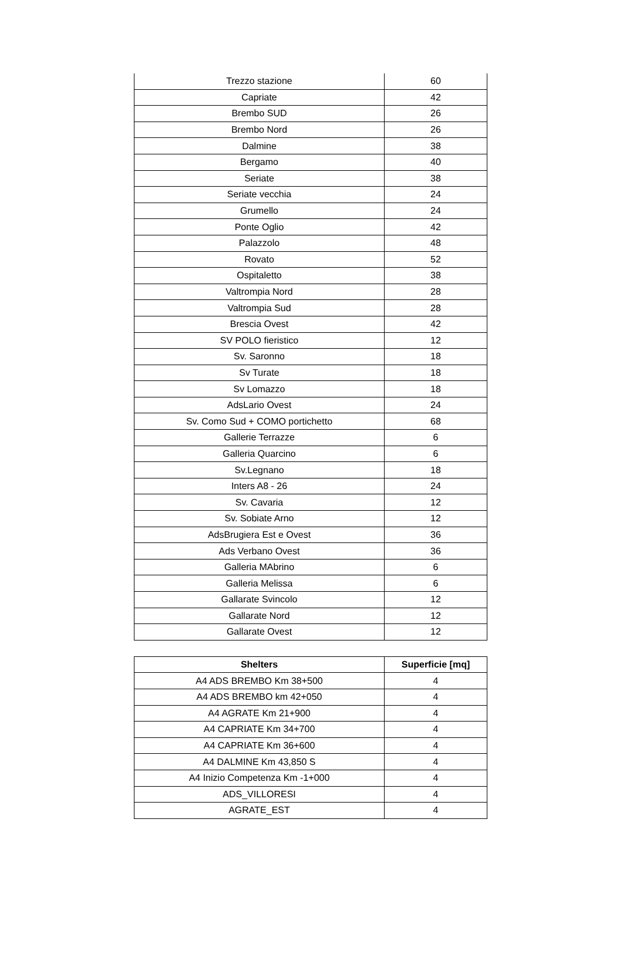| Trezzo stazione | 60 |
| Capriate | 42 |
| Brembo SUD | 26 |
| Brembo Nord | 26 |
| Dalmine | 38 |
| Bergamo | 40 |
| Seriate | 38 |
| Seriate vecchia | 24 |
| Grumello | 24 |
| Ponte Oglio | 42 |
| Palazzolo | 48 |
| Rovato | 52 |
| Ospitaletto | 38 |
| Valtrompia Nord | 28 |
| Valtrompia Sud | 28 |
| Brescia Ovest | 42 |
| SV POLO fieristico | 12 |
| Sv. Saronno | 18 |
| Sv Turate | 18 |
| Sv Lomazzo | 18 |
| AdsLario Ovest | 24 |
| Sv. Como Sud + COMO portichetto | 68 |
| Gallerie Terrazze | 6 |
| Galleria Quarcino | 6 |
| Sv.Legnano | 18 |
| Inters A8 - 26 | 24 |
| Sv. Cavaria | 12 |
| Sv. Sobiate Arno | 12 |
| AdsBrugiera Est e Ovest | 36 |
| Ads Verbano Ovest | 36 |
| Galleria MAbrino | 6 |
| Galleria Melissa | 6 |
| Gallarate Svincolo | 12 |
| Gallarate Nord | 12 |
| Gallarate Ovest | 12 |
| Shelters | Superficie [mq] |
| --- | --- |
| A4 ADS BREMBO Km 38+500 | 4 |
| A4 ADS BREMBO km 42+050 | 4 |
| A4 AGRATE Km 21+900 | 4 |
| A4 CAPRIATE Km 34+700 | 4 |
| A4 CAPRIATE Km 36+600 | 4 |
| A4 DALMINE Km 43,850 S | 4 |
| A4 Inizio Competenza Km -1+000 | 4 |
| ADS_VILLORESI | 4 |
| AGRATE_EST | 4 |